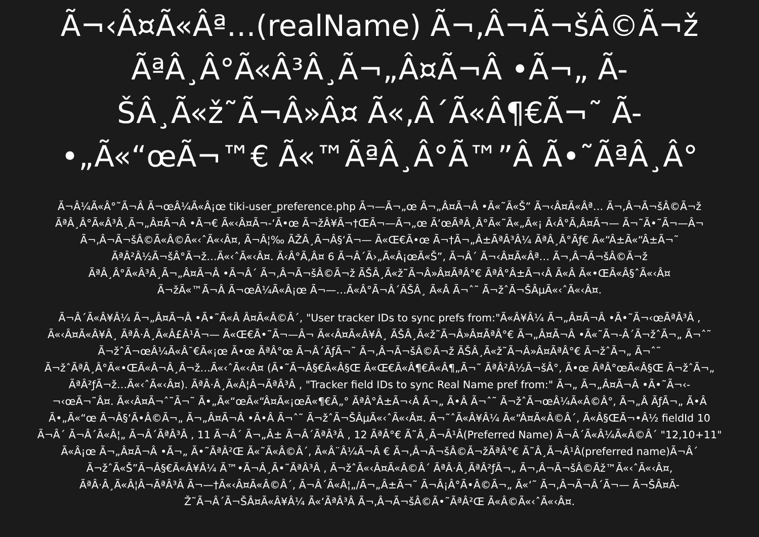Ã¬‹Â¤Ã«Âª…(realName) Ã¬‚Â¬Ã¬šÂ©Ã¬ž ÃªÂ¸Â°Ã«Â³Â¸Ã¬„Â¤Ã¬Â •Ã¬„ Ã-ŠÂ¸Ã«ž˜Ã¬Â»Â¤ Ã«‚Â´Ã«Â¶€Ã¬˜ Ã-•„Ã«“œÃ¬™€ Ã«™ÃªÂ¸Â°Ã™”Â Ã•˜ÃªÂ¸Â°
Ã¬Â¼Ã«Â°˜Ã¬Â Ã¬œÂ¼Ã«Â¡œ tiki-user_preference.php Ã¬—Ã¬„œ Ã¬„Â¤Ã¬Â •Ã«˜Ã«Š” Ã¬‹Â¤Ã«Âª… Ã¬‚Â¬Ã¬šÂ©Ã¬ž
ÃªÂ¸Â°Ã«Â³Â¸Ã¬„Â¤Ã¬Â •Ã¬€ Ã«‹Â¤Ã¬-‘Ã•œ Ã¬žÂ¥Ã¬†ŒÃ¬—Ã¬„œ Ã‘œÃªÂ¸Â°Ã«˜Ã«„Ã«¡ Ã‹Â°Ã‚Â¤Ã¬— Ã¬˜Ã•˜Ã¬—Â¬
Ã¬‚Â¬Ã¬šÂ©Ã«Â©Ã«‹ˆÃ«‹Â¤, Ã¬Â¦‰ ÃŽÂ¸Ã¬Â§‘Ã¬— Ã«Œ€Ã•œ Ã¬†Ã¬„Â±ÃªÂ³Â¼ ÃªÂ¸Â°Ãƒ€ Ã«“Â±Ã«“Â±Ã¬˜
ÃªÂ²Â½Ã¬šÂ°Ã¬ž…Ã«‹ˆÃ«‹Â¤. Ã‹Â°Ã‚Â¤ 6 Ã¬Â´Ã›„Ã«Â¡œÃ«Š”, Ã¬Â´ Ã¬‹Â¤Ã«Âª… Ã¬‚Â¬Ã¬šÂ©Ã¬ž
ÃªÂ¸Â°Ã«Â³Â¸Ã¬„Â¤Ã¬Â •Ã¬Â´ Ã¬‚Â¬Ã¬šÂ©Ã¬ž ÃŠÂ¸Ã«ž˜Ã¬Â»Â¤ÃªÂ°€ ÃªÂ°Â±Ã¬‹Â Ã«Â Ã«•ŒÃ«Â§ˆÃ«‹Â¤
Ã¬žÃ«™Ã¬Â Ã¬œÂ¼Ã«Â¡œ Ã¬—…Ã«Â°Ã¬Â´ÃŠÂ¸ Ã«Â Ã¬ˆ˜ Ã¬žˆÃ¬ŠÂµÃ«‹ˆÃ«‹Â¤.
Ã¬Â´Ã«Â¥Â¼ Ã¬„Â¤Ã¬Â •Ã•˜Ã«Â Â¤Ã«Â©Â´, "User tracker IDs to sync prefs from:"Ã«Â¥Â¼ Ã¬„Â¤Ã¬Â •Ã•˜Ã¬‹œÃªÂ³Â ,
Ã«‹Â¤Ã«Â¥Â¸ ÃªÂ·Â¸Ã«Â£Â¹Ã¬— Ã«Œ€Ã•˜Ã¬—Â¬ Ã«‹Â¤Ã«Â¥Â¸ ÃŠÂ¸Ã«ž˜Ã¬Â»Â¤ÃªÂ°€ Ã¬„Â¤Ã¬Â •Ã«˜Ã¬-Â´Ã¬žˆÃ¬„ Ã¬ˆ˜
Ã¬žˆÃ¬œÂ¼Ã«Â¯€Ã«¡œ Ã•œ ÃªÂ°œ Ã¬Â´ÃƒÃ¬˜ Ã¬‚Â¬Ã¬šÂ©Ã¬ž ÃŠÂ¸Ã«ž˜Ã¬Â»Â¤ÃªÂ°€ Ã¬žˆÃ¬„ Ã¬ˆ˜
Ã¬žˆÃªÂ¸Â°Ã«•ŒÃ«Â¬Â¸Ã¬ž…Ã«‹ˆÃ«‹Â¤ (Ã•˜Ã¬Â§€Ã«Â§Œ Ã«Œ€Ã«Â¶€Ã«Â¶„Ã¬˜ ÃªÂ²Â½Ã¬šÂ°, Ã•œ ÃªÂ°œÃ«Â§Œ Ã¬žˆÃ¬„
ÃªÂ²ƒÃ¬ž…Ã«‹ˆÃ«‹Â¤). ÃªÂ·Â¸Ã«Â¦Â¬ÃªÂ³Â , "Tracker field IDs to sync Real Name pref from:" Ã¬„ Ã¬„Â¤Ã¬Â •Ã•˜Ã¬‹-
¬‹œÃ¬˜Â¤. Ã«‹Â¤Ã¬ˆ˜Ã¬˜ Ã•„Ã«“œÃ«“Â¤Ã«¡œÃ«¶€Ã„° ÃªÂ°Â±Ã¬‹Â Ã¬„ Ã•Â Ã¬ˆ˜ Ã¬žˆÃ¬œÂ¼Ã«Â©Â°, Ã¬„Â ÃƒÃ¬„ Ã•Â
Ã•„Ã«“œ Ã¬Â§‘Ã•Â©Ã¬„ Ã¬„Â¤Ã¬Â •Ã•Â Ã¬ˆ˜ Ã¬žˆÃ¬ŠÂµÃ«‹ˆÃ«‹Â¤. Ã¬˜ˆÃ«Â¥Â¼ Ã«“Â¤Ã«Â©Â´, Ã«Â§ŒÃ¬•Â½ fieldId 10
Ã¬Â´ Ã¬Â´Ã«Â¦„ Ã¬Â´ÃªÂ³Â , 11 Ã¬Â´ Ã¬„Â± Ã¬Â´ÃªÂ³Â , 12 ÃªÂ°€ Ã˜Â¸Ã¬Â¹Â(Preferred Name) Ã¬Â´Ã«Â¼Ã«Â©Â´ "12,10+11"
Ã«Â¡œ Ã¬„Â¤Ã¬Â •Ã¬„ Ã•˜ÃªÂ²Œ Ã«˜Ã«Â©Â´, Ã«Â¨Â¼Ã¬Â € Ã¬‚Â¬Ã¬šÂ©Ã¬žÃªÂ°€ Ã˜Â¸Ã¬Â¹Â(preferred name)Ã¬Â´
Ã¬žˆÃ«Š”Ã¬Â§€Ã«Â¥Â¼ Ã™•Ã¬Â¸Ã•˜ÃªÂ³Â , Ã¬žˆÃ«‹Â¤Ã«Â©Â´ ÃªÂ·Â¸ÃªÂ²ƒÃ¬„ Ã¬‚Â¬Ã¬šÂ©Ãž™Ã«‹ˆÃ«‹Â¤,
ÃªÂ·Â¸Ã«Â¦Â¬ÃªÂ³Â Ã¬—†Ã«‹Â¤Ã«Â©Â´, Ã¬Â´Ã«Â¦„/Ã¬„Â±Ã¬˜ Ã¬Â¡Â°Ã•Â©Ã¬„ Ã«‘˜ Ã¬‚Â¬Ã¬Â´Ã¬— Ã¬ŠÂ¤Ã-
Ž˜Ã¬Â´Ã¬ŠÂ¤Ã«Â¥Â¼ Ã«‘ÃªÂ³Â Ã¬‚Â¬Ã¬šÂ©Ã•˜ÃªÂ²Œ Ã«Â©Ã«‹ˆÃ«‹Â¤.